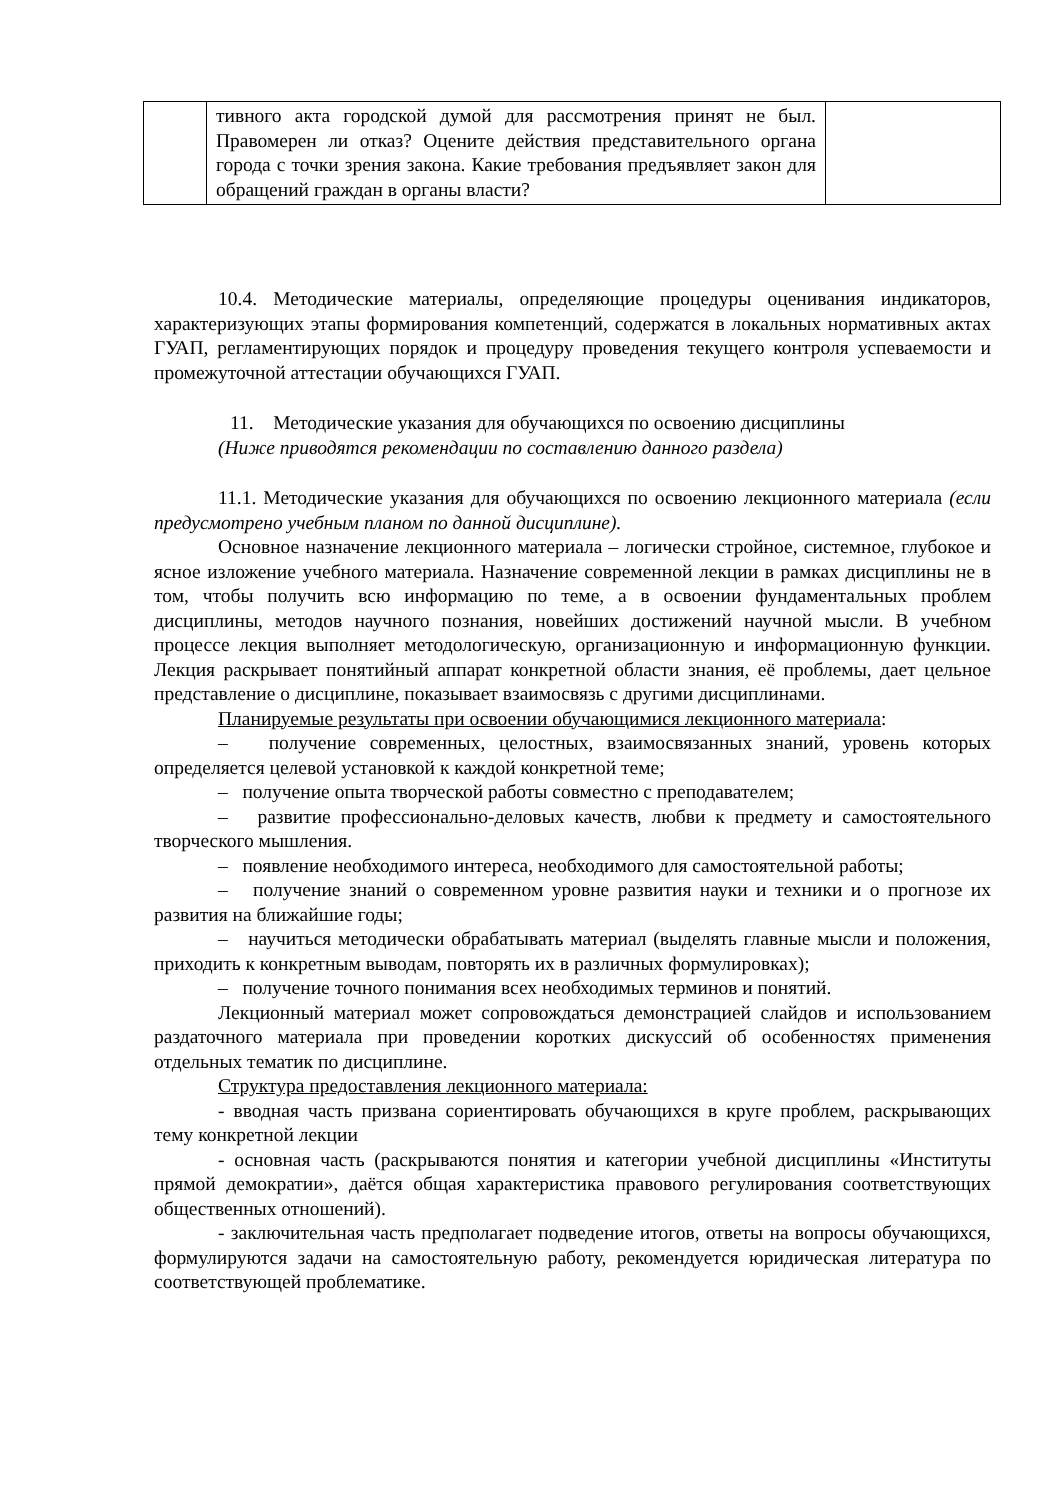| | тивного акта городской думой для рассмотрения принят не был. Правомерен ли отказ? Оцените действия представительного органа города с точки зрения закона. Какие требования предъявляет закон для обращений граждан в органы власти? | |
10.4. Методические материалы, определяющие процедуры оценивания индикаторов, характеризующих этапы формирования компетенций, содержатся в локальных нормативных актах ГУАП, регламентирующих порядок и процедуру проведения текущего контроля успеваемости и промежуточной аттестации обучающихся ГУАП.
11. Методические указания для обучающихся по освоению дисциплины
(Ниже приводятся рекомендации по составлению данного раздела)
11.1. Методические указания для обучающихся по освоению лекционного материала (если предусмотрено учебным планом по данной дисциплине).
Основное назначение лекционного материала – логически стройное, системное, глубокое и ясное изложение учебного материала. Назначение современной лекции в рамках дисциплины не в том, чтобы получить всю информацию по теме, а в освоении фундаментальных проблем дисциплины, методов научного познания, новейших достижений научной мысли. В учебном процессе лекция выполняет методологическую, организационную и информационную функции. Лекция раскрывает понятийный аппарат конкретной области знания, её проблемы, дает цельное представление о дисциплине, показывает взаимосвязь с другими дисциплинами.
Планируемые результаты при освоении обучающимися лекционного материала:
– получение современных, целостных, взаимосвязанных знаний, уровень которых определяется целевой установкой к каждой конкретной теме;
– получение опыта творческой работы совместно с преподавателем;
– развитие профессионально-деловых качеств, любви к предмету и самостоятельного творческого мышления.
– появление необходимого интереса, необходимого для самостоятельной работы;
– получение знаний о современном уровне развития науки и техники и о прогнозе их развития на ближайшие годы;
– научиться методически обрабатывать материал (выделять главные мысли и положения, приходить к конкретным выводам, повторять их в различных формулировках);
– получение точного понимания всех необходимых терминов и понятий.
Лекционный материал может сопровождаться демонстрацией слайдов и использованием раздаточного материала при проведении коротких дискуссий об особенностях применения отдельных тематик по дисциплине.
Структура предоставления лекционного материала:
- вводная часть призвана сориентировать обучающихся в круге проблем, раскрывающих тему конкретной лекции
- основная часть (раскрываются понятия и категории учебной дисциплины «Институты прямой демократии», даётся общая характеристика правового регулирования соответствующих общественных отношений).
- заключительная часть предполагает подведение итогов, ответы на вопросы обучающихся, формулируются задачи на самостоятельную работу, рекомендуется юридическая литература по соответствующей проблематике.